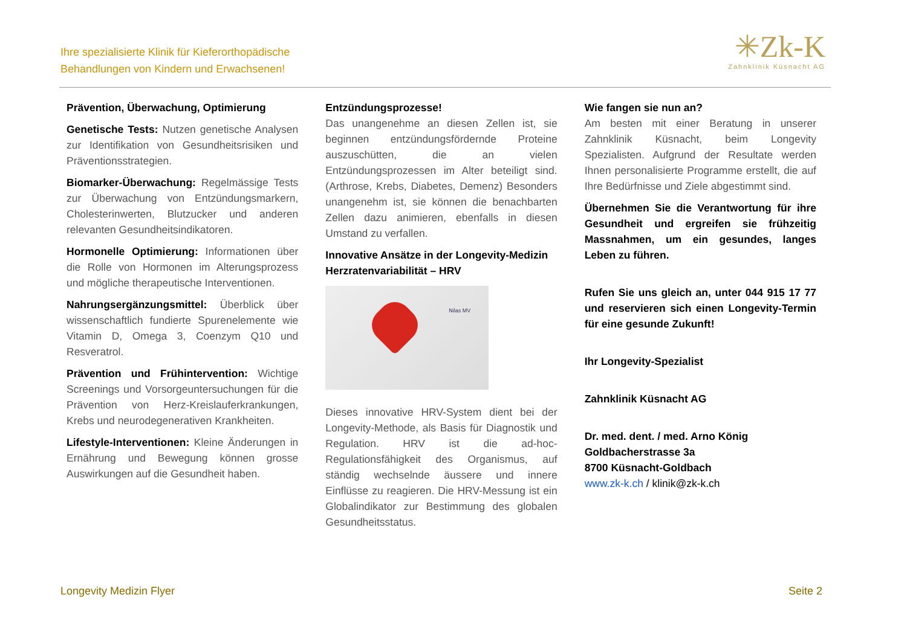Ihre spezialisierte Klinik für Kieferorthopädische
Behandlungen von Kindern und Erwachsenen!
✳Zk-K
Zahnklinik Küsnacht AG
Prävention, Überwachung, Optimierung
Genetische Tests: Nutzen genetische Analysen zur Identifikation von Gesundheitsrisiken und Präventionsstrategien.
Biomarker-Überwachung: Regelmässige Tests zur Überwachung von Entzündungsmarkern, Cholesterinwerten, Blutzucker und anderen relevanten Gesundheitsindikatoren.
Hormonelle Optimierung: Informationen über die Rolle von Hormonen im Alterungsprozess und mögliche therapeutische Interventionen.
Nahrungsergänzungsmittel: Überblick über wissenschaftlich fundierte Spurenelemente wie Vitamin D, Omega 3, Coenzym Q10 und Resveratrol.
Prävention und Frühintervention: Wichtige Screenings und Vorsorgeuntersuchungen für die Prävention von Herz-Kreislauferkrankungen, Krebs und neurodegenerativen Krankheiten.
Lifestyle-Interventionen: Kleine Änderungen in Ernährung und Bewegung können grosse Auswirkungen auf die Gesundheit haben.
Entzündungsprozesse!
Das unangenehme an diesen Zellen ist, sie beginnen entzündungsfördernde Proteine auszuschütten, die an vielen Entzündungsprozessen im Alter beteiligt sind. (Arthrose, Krebs, Diabetes, Demenz) Besonders unangenehm ist, sie können die benachbarten Zellen dazu animieren, ebenfalls in diesen Umstand zu verfallen.
Innovative Ansätze in der Longevity-Medizin
Herzratenvariabilität – HRV
Nilas MV
Dieses innovative HRV-System dient bei der Longevity-Methode, als Basis für Diagnostik und Regulation. HRV ist die ad-hoc-Regulationsfähigkeit des Organismus, auf ständig wechselnde äussere und innere Einflüsse zu reagieren. Die HRV-Messung ist ein Globalindikator zur Bestimmung des globalen Gesundheitsstatus.
Wie fangen sie nun an?
Am besten mit einer Beratung in unserer Zahnklinik Küsnacht, beim Longevity Spezialisten. Aufgrund der Resultate werden Ihnen personalisierte Programme erstellt, die auf Ihre Bedürfnisse und Ziele abgestimmt sind.
Übernehmen Sie die Verantwortung für ihre Gesundheit und ergreifen sie frühzeitig Massnahmen, um ein gesundes, langes Leben zu führen.
Rufen Sie uns gleich an, unter 044 915 17 77 und reservieren sich einen Longevity-Termin für eine gesunde Zukunft!
Ihr Longevity-Spezialist
Zahnklinik Küsnacht AG
Dr. med. dent. / med. Arno König
Goldbacherstrasse 3a
8700 Küsnacht-Goldbach
www.zk-k.ch / klinik@zk-k.ch
Longevity Medizin Flyer Seite 2